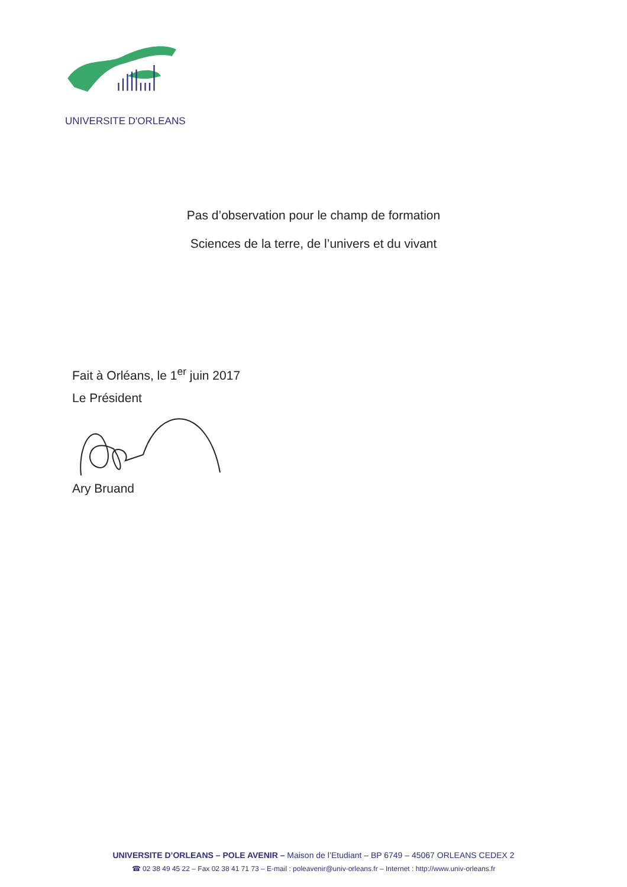UNIVERSITE D'ORLEANS
Pas d’observation pour le champ de formation
Sciences de la terre, de l’univers et du vivant
Fait à Orléans, le 1<sup>er</sup> juin 2017
Le Président
Ary Bruand
UNIVERSITE D’ORLEANS – POLE AVENIR – Maison de l’Etudiant – BP 6749 – 45067 ORLEANS CEDEX 2
☎ 02 38 49 45 22 – Fax 02 38 41 71 73 – E-mail : poleavenir@univ-orleans.fr – Internet : http://www.univ-orleans.fr